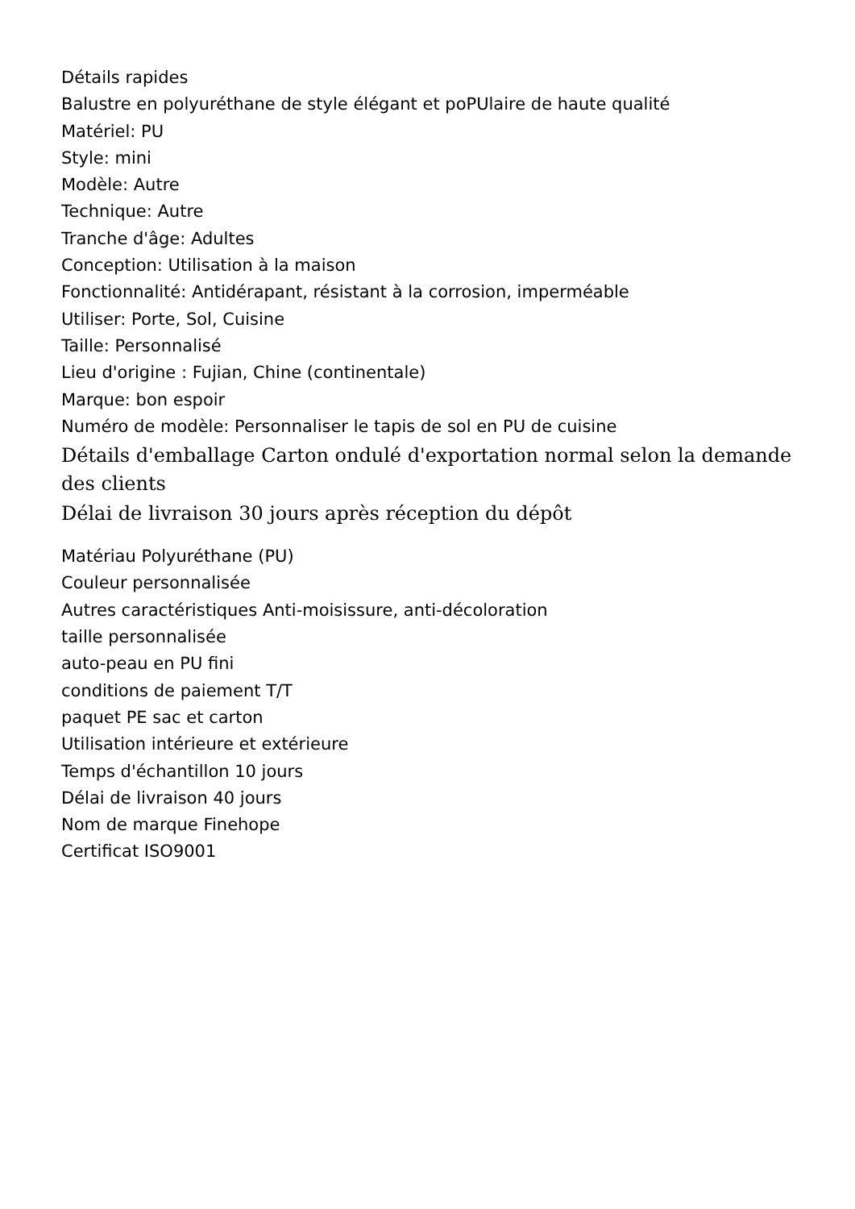Détails rapides
Balustre en polyuréthane de style élégant et poPUlaire de haute qualité
Matériel: PU
Style: mini
Modèle: Autre
Technique: Autre
Tranche d'âge: Adultes
Conception: Utilisation à la maison
Fonctionnalité: Antidérapant, résistant à la corrosion, imperméable
Utiliser: Porte, Sol, Cuisine
Taille: Personnalisé
Lieu d'origine : Fujian, Chine (continentale)
Marque: bon espoir
Numéro de modèle: Personnaliser le tapis de sol en PU de cuisine
Détails d'emballage Carton ondulé d'exportation normal selon la demande des clients
Délai de livraison 30 jours après réception du dépôt
Matériau Polyuréthane (PU)
Couleur personnalisée
Autres caractéristiques Anti-moisissure, anti-décoloration
taille personnalisée
auto-peau en PU fini
conditions de paiement T/T
paquet PE sac et carton
Utilisation intérieure et extérieure
Temps d'échantillon 10 jours
Délai de livraison 40 jours
Nom de marque Finehope
Certificat ISO9001